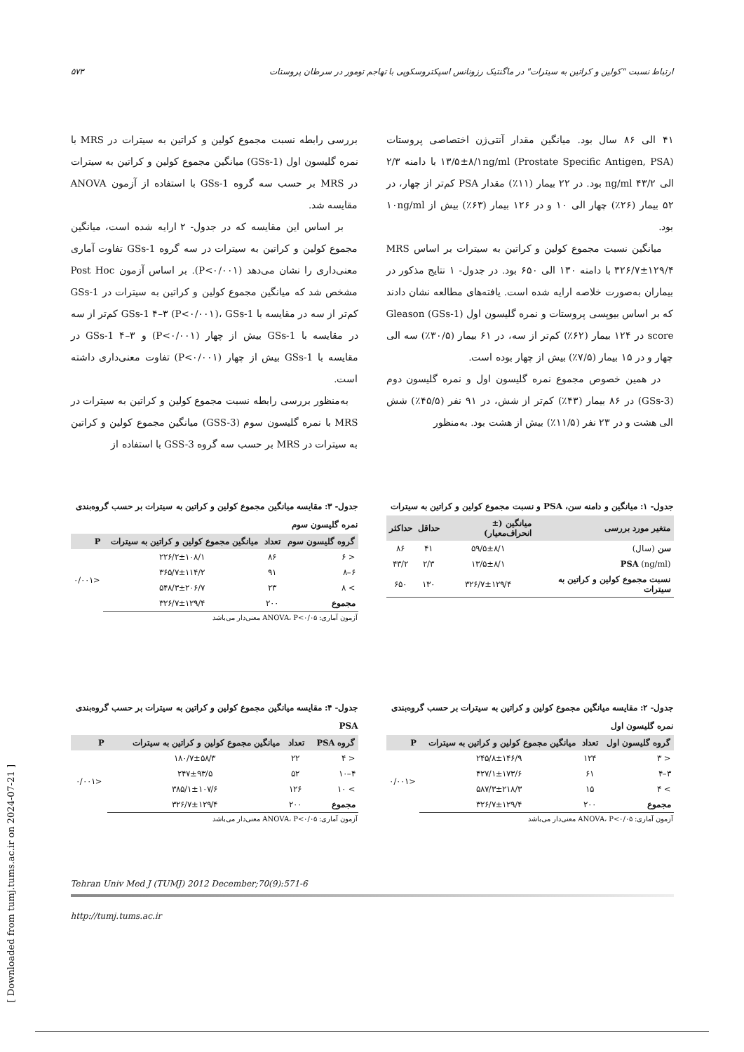ارتباط نسبت "کولین و کراتین به سیترات" در ماگنتیک رزونانس اسپکتروسکوپی با تهاجم تومور در سرطان پروستات ۵۷۳
۴۱ الی ۸۶ سال بود. میانگین مقدار آنتی‌ژن اختصاصی پروستات (Prostate Specific Antigen, PSA) ۱۳/۵±۸/۱ng/ml با دامنه ۲/۳ الی ۴۳/۲ ng/ml بود. در ۲۲ بیمار (۱۱٪) مقدار PSA کم‌تر از چهار، در ۵۲ بیمار (۲۶٪) چهار الی ۱۰ و در ۱۲۶ بیمار (۶۳٪) بیش از ۱۰ng/ml بود.
میانگین نسبت مجموع کولین و کراتین به سیترات بر اساس MRS ۳۲۶/۷±۱۲۹/۴ با دامنه ۱۳۰ الی ۶۵۰ بود. در جدول- ۱ نتایج مذکور در بیماران به‌صورت خلاصه ارایه شده است. یافته‌های مطالعه نشان دادند که بر اساس بیوپسی پروستات و نمره گلیسون اول (GSs-1) Gleason score در ۱۲۴ بیمار (۶۲٪) کم‌تر از سه، در ۶۱ بیمار (۳۰/۵٪) سه الی چهار و در ۱۵ بیمار (۷/۵٪) بیش از چهار بوده است.
در همین خصوص مجموع نمره گلیسون اول و نمره گلیسون دوم (GSs-3) در ۸۶ بیمار (۴۳٪) کم‌تر از شش، در ۹۱ نفر (۴۵/۵٪) شش الی هشت و در ۲۳ نفر (۱۱/۵٪) بیش از هشت بود. به‌منظور
بررسی رابطه نسبت مجموع کولین و کراتین به سیترات در MRS با نمره گلیسون اول (GSs-1) میانگین مجموع کولین و کراتین به سیترات در MRS بر حسب سه گروه GSs-1 با استفاده از آزمون ANOVA مقایسه شد.
بر اساس این مقایسه که در جدول- ۲ ارایه شده است، میانگین مجموع کولین و کراتین به سیترات در سه گروه GSs-1 تفاوت آماری معنی‌داری را نشان می‌دهد (P<۰/۰۰۱). بر اساس آزمون Post Hoc مشخص شد که میانگین مجموع کولین و کراتین به سیترات در GSs-1 کم‌تر از سه در مقایسه با GSs-1 ۴–۳ (P<۰/۰۰۱)، GSs-1 کم‌تر از سه در مقایسه با GSs-1 بیش از چهار (P<۰/۰۰۱) و GSs-1 ۴–۳ در مقایسه با GSs-1 بیش از چهار (P<۰/۰۰۱) تفاوت معنی‌داری داشته است.
به‌منظور بررسی رابطه نسبت مجموع کولین و کراتین به سیترات در MRS با نمره گلیسون سوم (GSS-3) میانگین مجموع کولین و کراتین به سیترات در MRS بر حسب سه گروه GSS-3 با استفاده از
جدول- ۱: میانگین و دامنه سن، PSA و نسبت مجموع کولین و کراتین به سیترات
| متغیر مورد بررسی | میانگین (± انحراف‌معیار) | حداقل | حداکثر |
| --- | --- | --- | --- |
| سن (سال) | ۵۹/۵±۸/۱ | ۴۱ | ۸۶ |
| PSA (ng/ml) | ۱۳/۵±۸/۱ | ۲/۳ | ۴۳/۲ |
| نسبت مجموع کولین و کراتین به سیترات | ۳۲۶/۷±۱۲۹/۴ | ۱۳۰ | ۶۵۰ |
جدول- ۳: مقایسه میانگین مجموع کولین و کراتین به سیترات بر حسب گروه‌بندی نمره گلیسون سوم
| گروه گلیسون سوم | تعداد | میانگین مجموع کولین و کراتین به سیترات | P |
| --- | --- | --- | --- |
| < ۶ | ۸۶ | ۲۲۶/۲±۱۰۸/۱ | <۰/۰۰۱ |
| ۶–۸ | ۹۱ | ۳۶۵/۷±۱۱۴/۲ | |
| > ۸ | ۲۳ | ۵۴۸/۳±۲۰۶/۷ | |
| مجموع | ۲۰۰ | ۳۲۶/۷±۱۲۹/۴ | |
آزمون آماری: ANOVA، P<۰/۰۵ معنی‌دار می‌باشد
جدول- ۲: مقایسه میانگین مجموع کولین و کراتین به سیترات بر حسب گروه‌بندی نمره گلیسون اول
| گروه گلیسون اول | تعداد | میانگین مجموع کولین و کراتین به سیترات | P |
| --- | --- | --- | --- |
| < ۳ | ۱۲۴ | ۲۴۵/۸±۱۴۶/۹ | <۰/۰۰۱ |
| ۳–۴ | ۶۱ | ۴۲۷/۱±۱۷۳/۶ | |
| > ۴ | ۱۵ | ۵۸۷/۳±۲۱۸/۳ | |
| مجموع | ۲۰۰ | ۳۲۶/۷±۱۲۹/۴ | |
آزمون آماری: ANOVA، P<۰/۰۵ معنی‌دار می‌باشد
جدول- ۴: مقایسه میانگین مجموع کولین و کراتین به سیترات بر حسب گروه‌بندی PSA
| گروه PSA | تعداد | میانگین مجموع کولین و کراتین به سیترات | P |
| --- | --- | --- | --- |
| < ۴ | ۲۲ | ۱۸۰/۷±۵۸/۳ | <۰/۰۰۱ |
| ۴–۱۰ | ۵۲ | ۲۴۷±۹۳/۵ | |
| > ۱۰ | ۱۲۶ | ۳۸۵/۱±۱۰۷/۶ | |
| مجموع | ۲۰۰ | ۳۲۶/۷±۱۲۹/۴ | |
آزمون آماری: ANOVA، P<۰/۰۵ معنی‌دار می‌باشد
Tehran Univ Med J (TUMJ) 2012 December;70(9):571-6
http://tumj.tums.ac.ir
[ Downloaded from tumj.tums.ac.ir on 2024-07-21 ]